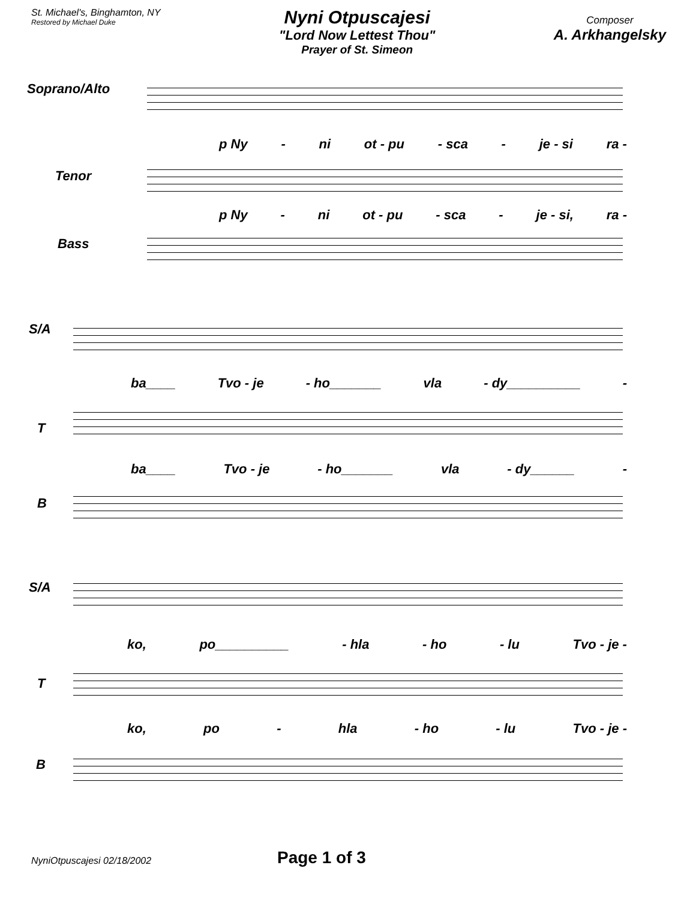St. Michael's, Binghamton, NY
Restored by Michael Duke
Nyni Otpuscajesi
"Lord Now Lettest Thou"
Prayer of St. Simeon
Composer
A. Arkhangelsky
Soprano/Alto
p Ny - ni ot - pu - sca - je - si ra -
Tenor
p Ny - ni ot - pu - sca - je - si, ra -
Bass
S/A
ba____ Tvo - je - ho_______ vla - dy__________ -
T
ba____ Tvo - je - ho_______ vla - dy______ -
B
S/A
ko, po__________ - hla - ho - lu Tvo - je -
T
ko, po - hla - ho - lu Tvo - je -
B
NyniOtpuscajesi 02/18/2002 Page 1 of 3